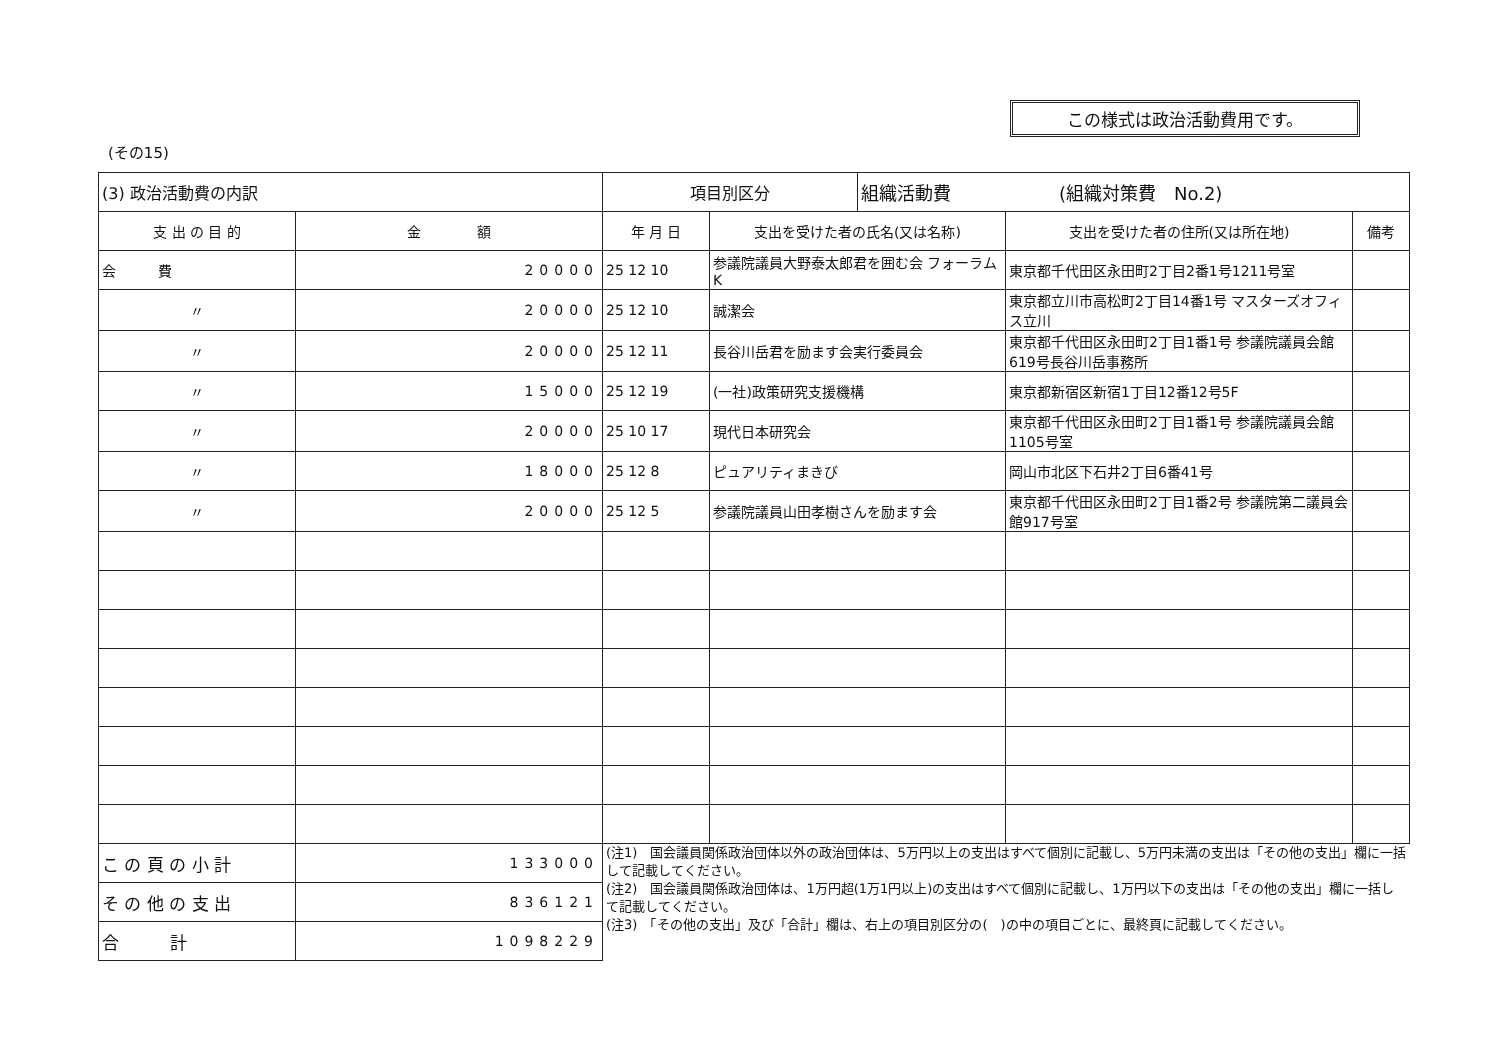この様式は政治活動費用です。
(その15)
| (3) 政治活動費の内訳 | | 項目別区分 | | 組織活動費 (組織対策費 No.2) | | |
| 支 出 の 目 的 | 金 額 | 年 月 日 | 支出を受けた者の氏名(又は名称) | | 支出を受けた者の住所(又は所在地) | 備考 |
| 会 費 | 20000 | 25 12 10 | 参議院議員大野泰太郎君を囲む会 フォーラムK | | 東京都千代田区永田町2丁目2番1号1211号室 | |
| 〃 | 20000 | 25 12 10 | 誠潔会 | | 東京都立川市高松町2丁目14番1号 マスターズオフィス立川 | |
| 〃 | 20000 | 25 12 11 | 長谷川岳君を励ます会実行委員会 | | 東京都千代田区永田町2丁目1番1号 参議院議員会館619号長谷川岳事務所 | |
| 〃 | 15000 | 25 12 19 | (一社)政策研究支援機構 | | 東京都新宿区新宿1丁目12番12号5F | |
| 〃 | 20000 | 25 10 17 | 現代日本研究会 | | 東京都千代田区永田町2丁目1番1号 参議院議員会館1105号室 | |
| 〃 | 18000 | 25 12 8 | ピュアリティまきび | | 岡山市北区下石井2丁目6番41号 | |
| 〃 | 20000 | 25 12 5 | 参議院議員山田孝樹さんを励ます会 | | 東京都千代田区永田町2丁目1番2号 参議院第二議員会館917号室 | |
| こ の 頁 の 小 計 | 133000 | (注1) 国会議員関係政治団体以外の政治団体は、5万円以上の支出はすべて個別に記載し、5万円未満の支出は「その他の支出」欄に一括して記載してください。 (注2) 国会議員関係政治団体は、1万円超(1万1円以上)の支出はすべて個別に記載し、1万円以下の支出は「その他の支出」欄に一括して記載してください。 (注3) 「その他の支出」及び「合計」欄は、右上の項目別区分の( )の中の項目ごとに、最終頁に記載してください。 | | | | |
| そ の 他 の 支 出 | 836121 | | | | | |
| 合 計 | 1098229 | | | | | |